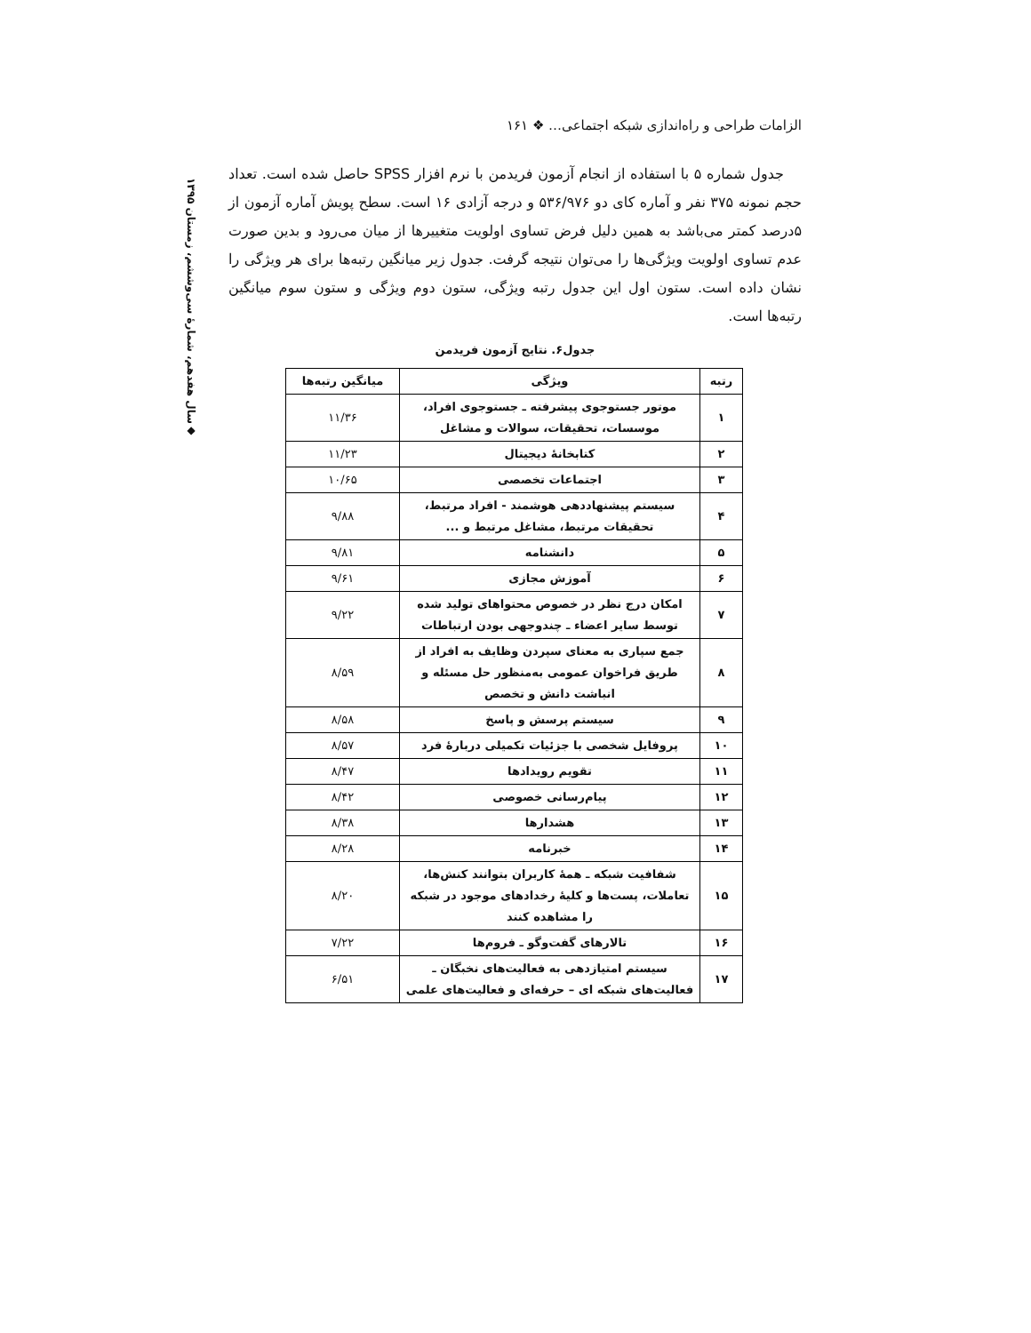◆سال هفدهم، شمارهٔ سی‌وششم، زمستان ۱۳۹۵
الزامات طراحی و راه‌اندازی شبکه اجتماعی… ❖ ۱۶۱
جدول شماره ۵ با استفاده از انجام آزمون فریدمن با نرم افزار SPSS حاصل شده است. تعداد حجم نمونه ۳۷۵ نفر و آماره کای دو ۵۳۶/۹۷۶ و درجه آزادی ۱۶ است. سطح پویش آماره آزمون از ۵درصد کمتر می‌باشد به همین دلیل فرض تساوی اولویت متغییرها از میان می‌رود و بدین صورت عدم تساوی اولویت ویژگی‌ها را می‌توان نتیجه گرفت. جدول زیر میانگین رتبه‌ها برای هر ویژگی را نشان داده است. ستون اول این جدول رتبه ویژگی، ستون دوم ویژگی و ستون سوم میانگین رتبه‌ها است.
جدول۶. نتایج آزمون فریدمن
| رتبه | ویژگی | میانگین رتبه‌ها |
| --- | --- | --- |
| ۱ | موتور جستوجوی پیشرفته ـ جستوجوی افراد، موسسات، تحقیقات، سوالات و مشاغل | ۱۱/۳۶ |
| ۲ | کتابخانهٔ دیجیتال | ۱۱/۲۳ |
| ۳ | اجتماعات تخصصی | ۱۰/۶۵ |
| ۴ | سیستم پیشنهاددهی هوشمند - افراد مرتبط، تحقیقات مرتبط، مشاغل مرتبط و ... | ۹/۸۸ |
| ۵ | دانشنامه | ۹/۸۱ |
| ۶ | آموزش مجازی | ۹/۶۱ |
| ۷ | امکان درج نظر در خصوص محتواهای تولید شده توسط سایر اعضاء ـ چندوجهی بودن ارتباطات | ۹/۲۲ |
| ۸ | جمع سپاری به معنای سپردن وظایف به افراد از طریق فراخوان عمومی به‌منظور حل مسئله و انباشت دانش و تخصص | ۸/۵۹ |
| ۹ | سیستم پرسش و پاسخ | ۸/۵۸ |
| ۱۰ | پروفایل شخصی با جزئیات تکمیلی دربارهٔ فرد | ۸/۵۷ |
| ۱۱ | تقویم رویدادها | ۸/۴۷ |
| ۱۲ | پیام‌رسانی خصوصی | ۸/۴۲ |
| ۱۳ | هشدارها | ۸/۳۸ |
| ۱۴ | خبرنامه | ۸/۲۸ |
| ۱۵ | شفافیت شبکه ـ همهٔ کاربران بتوانند کنش‌ها، تعاملات، پست‌ها و کلیهٔ رخدادهای موجود در شبکه را مشاهده کنند | ۸/۲۰ |
| ۱۶ | تالارهای گفت‌وگو ـ فروم‌ها | ۷/۲۲ |
| ۱۷ | سیستم امتیازدهی به فعالیت‌های نخبگان ـ فعالیت‌های شبکه ای – حرفه‌ای و فعالیت‌های علمی | ۶/۵۱ |